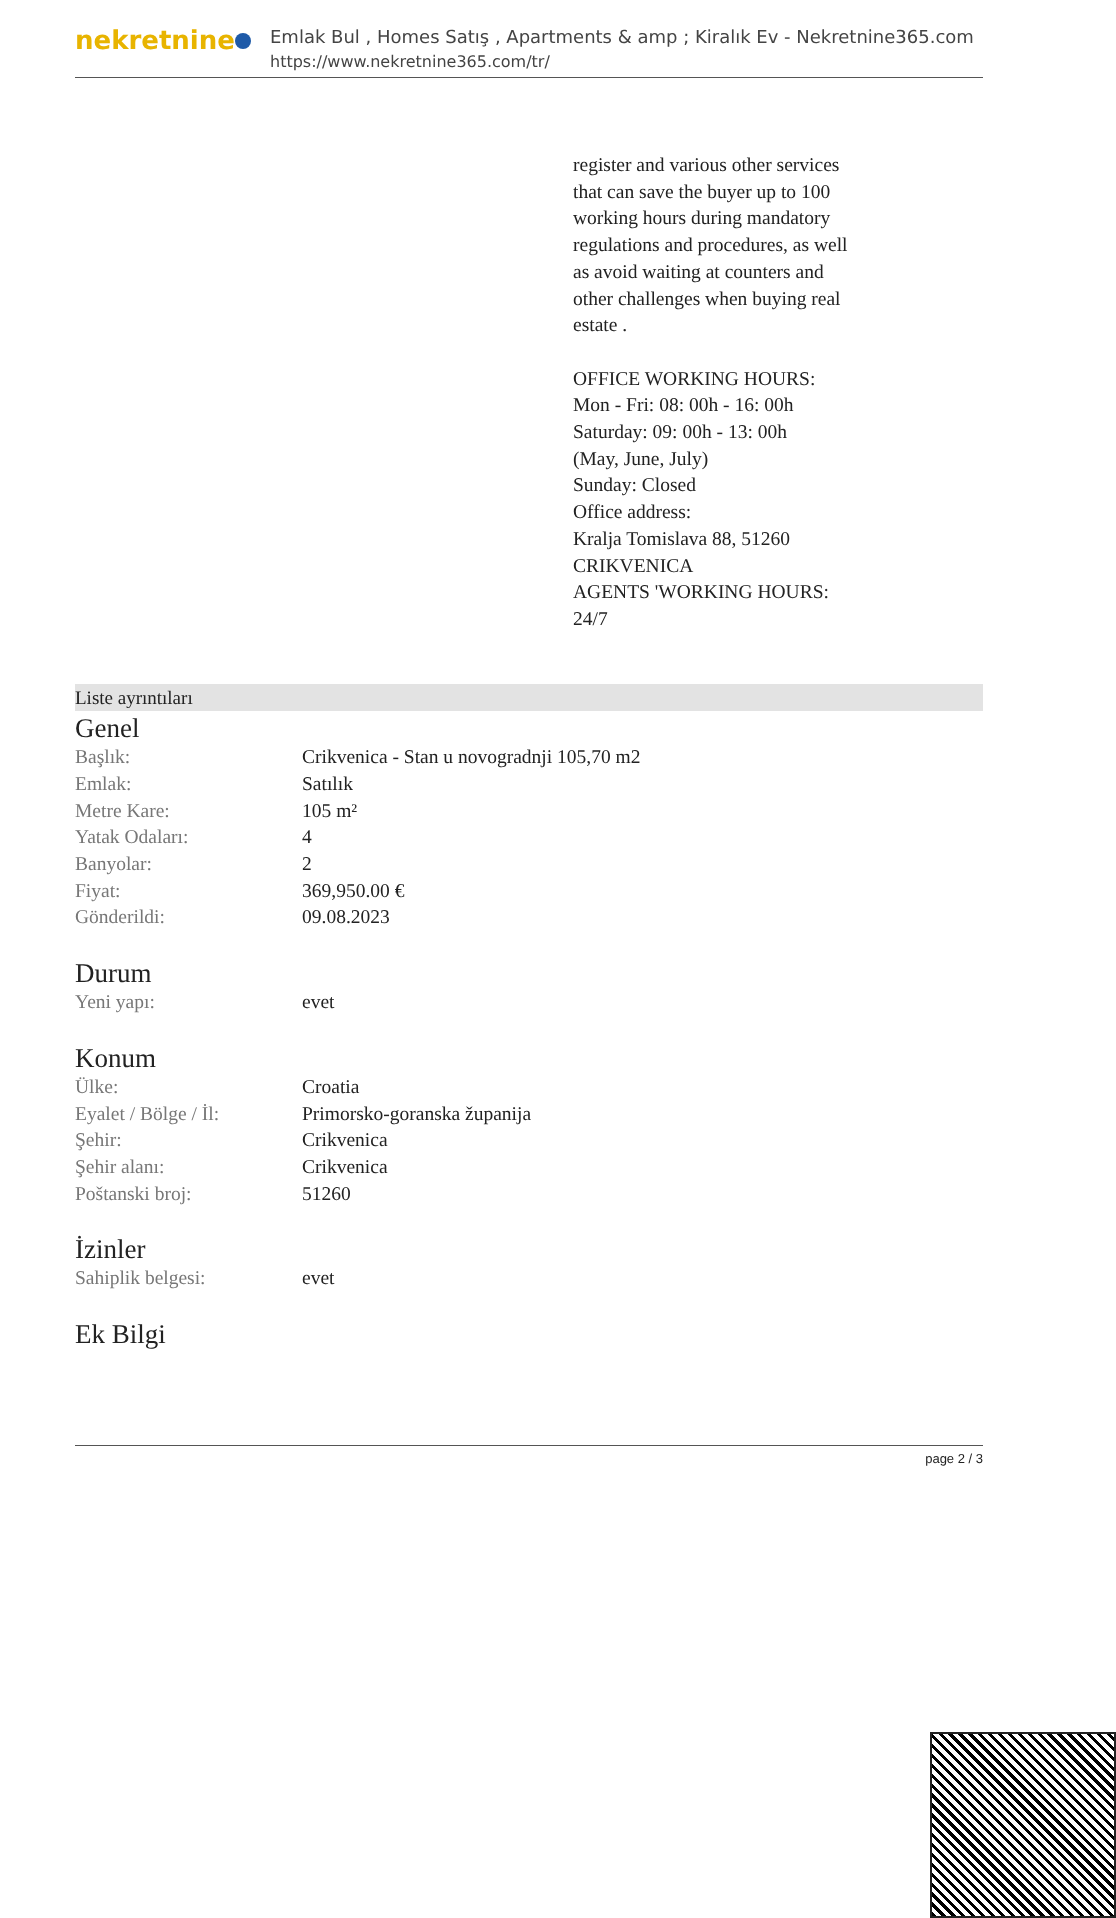nekretnine
Emlak Bul , Homes Satış , Apartments & amp ; Kiralık Ev - Nekretnine365.com
https://www.nekretnine365.com/tr/
register and various other services that can save the buyer up to 100 working hours during mandatory regulations and procedures, as well as avoid waiting at counters and other challenges when buying real estate .
OFFICE WORKING HOURS:
Mon - Fri: 08: 00h - 16: 00h
Saturday: 09: 00h - 13: 00h
(May, June, July)
Sunday: Closed
Office address:
Kralja Tomislava 88, 51260 CRIKVENICA
AGENTS 'WORKING HOURS: 24/7
Liste ayrıntıları
Genel
| Başlık: | Crikvenica - Stan u novogradnji 105,70 m2 |
| Emlak: | Satılık |
| Metre Kare: | 105 m² |
| Yatak Odaları: | 4 |
| Banyolar: | 2 |
| Fiyat: | 369,950.00 € |
| Gönderildi: | 09.08.2023 |
Durum
| Yeni yapı: | evet |
Konum
| Ülke: | Croatia |
| Eyalet / Bölge / İl: | Primorsko-goranska županija |
| Şehir: | Crikvenica |
| Şehir alanı: | Crikvenica |
| Poštanski broj: | 51260 |
İzinler
| Sahiplik belgesi: | evet |
Ek Bilgi
page 2 / 3